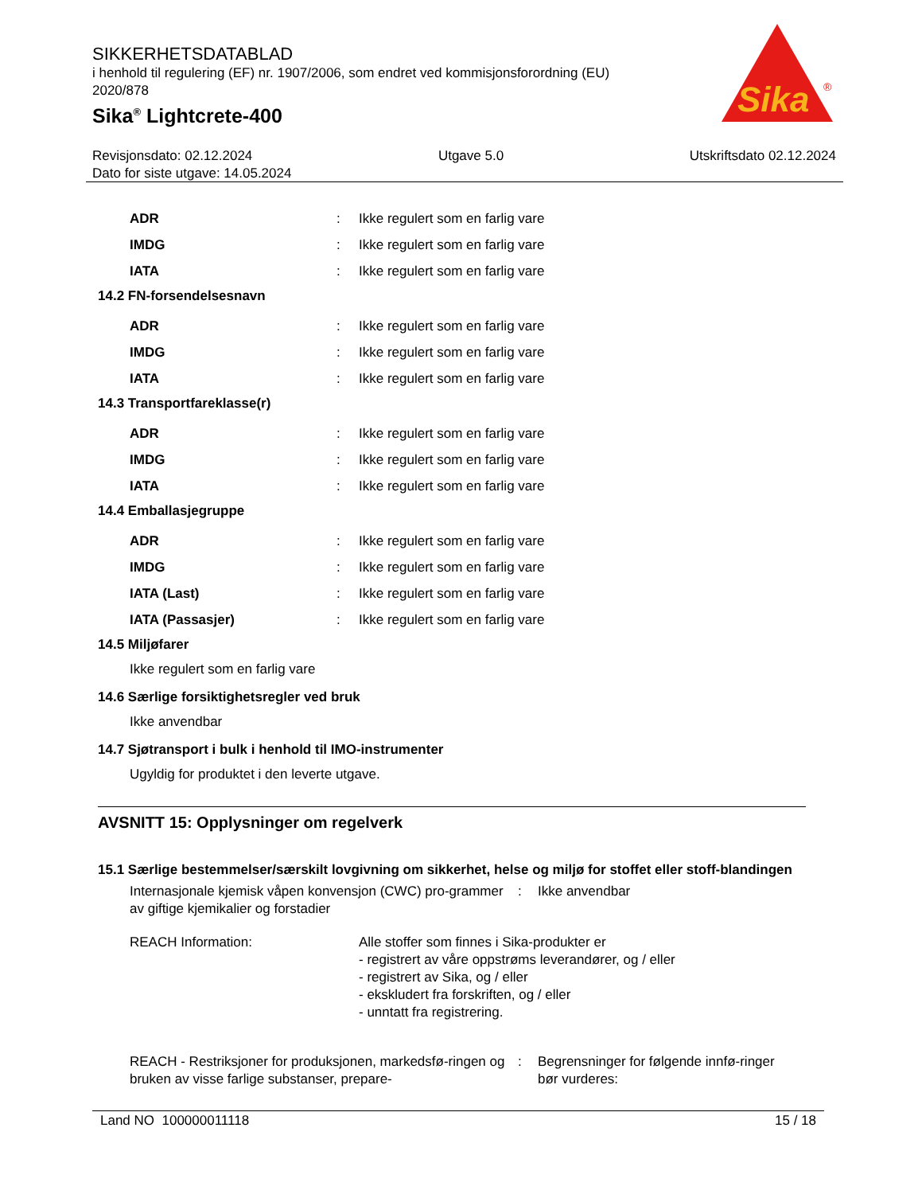SIKKERHETSDATABLAD
i henhold til regulering (EF) nr. 1907/2006, som endret ved kommisjonsforordning (EU) 2020/878
Sika<sup>®</sup> Lightcrete-400
Sika
®
Revisjonsdato: 02.12.2024 Utgave 5.0 Utskriftsdato 02.12.2024
Dato for siste utgave: 14.05.2024
ADR: Ikke regulert som en farlig vare
IMDG: Ikke regulert som en farlig vare
IATA: Ikke regulert som en farlig vare
14.2 FN-forsendelsesnavn
ADR: Ikke regulert som en farlig vare
IMDG: Ikke regulert som en farlig vare
IATA: Ikke regulert som en farlig vare
14.3 Transportfareklasse(r)
ADR: Ikke regulert som en farlig vare
IMDG: Ikke regulert som en farlig vare
IATA: Ikke regulert som en farlig vare
14.4 Emballasjegruppe
ADR: Ikke regulert som en farlig vare
IMDG: Ikke regulert som en farlig vare
IATA (Last): Ikke regulert som en farlig vare
IATA (Passasjer): Ikke regulert som en farlig vare
14.5 Miljøfarer
Ikke regulert som en farlig vare
14.6 Særlige forsiktighetsregler ved bruk
Ikke anvendbar
14.7 Sjøtransport i bulk i henhold til IMO-instrumenter
Ugyldig for produktet i den leverte utgave.
AVSNITT 15: Opplysninger om regelverk
15.1 Særlige bestemmelser/særskilt lovgivning om sikkerhet, helse og miljø for stoffet eller stoff-blandingen
Internasjonale kjemisk våpen konvensjon (CWC) pro-grammer av giftige kjemikalier og forstadier: Ikke anvendbar
REACH Information: Alle stoffer som finnes i Sika-produkter er
- registrert av våre oppstrøms leverandører, og / eller
- registrert av Sika, og / eller
- ekskludert fra forskriften, og / eller
- unntatt fra registrering.
REACH - Restriksjoner for produksjonen, markedsfø-ringen og bruken av visse farlige substanser, prepare-: Begrensninger for følgende innfø-ringer bør vurderes:
Land NO 100000011118 15 / 18